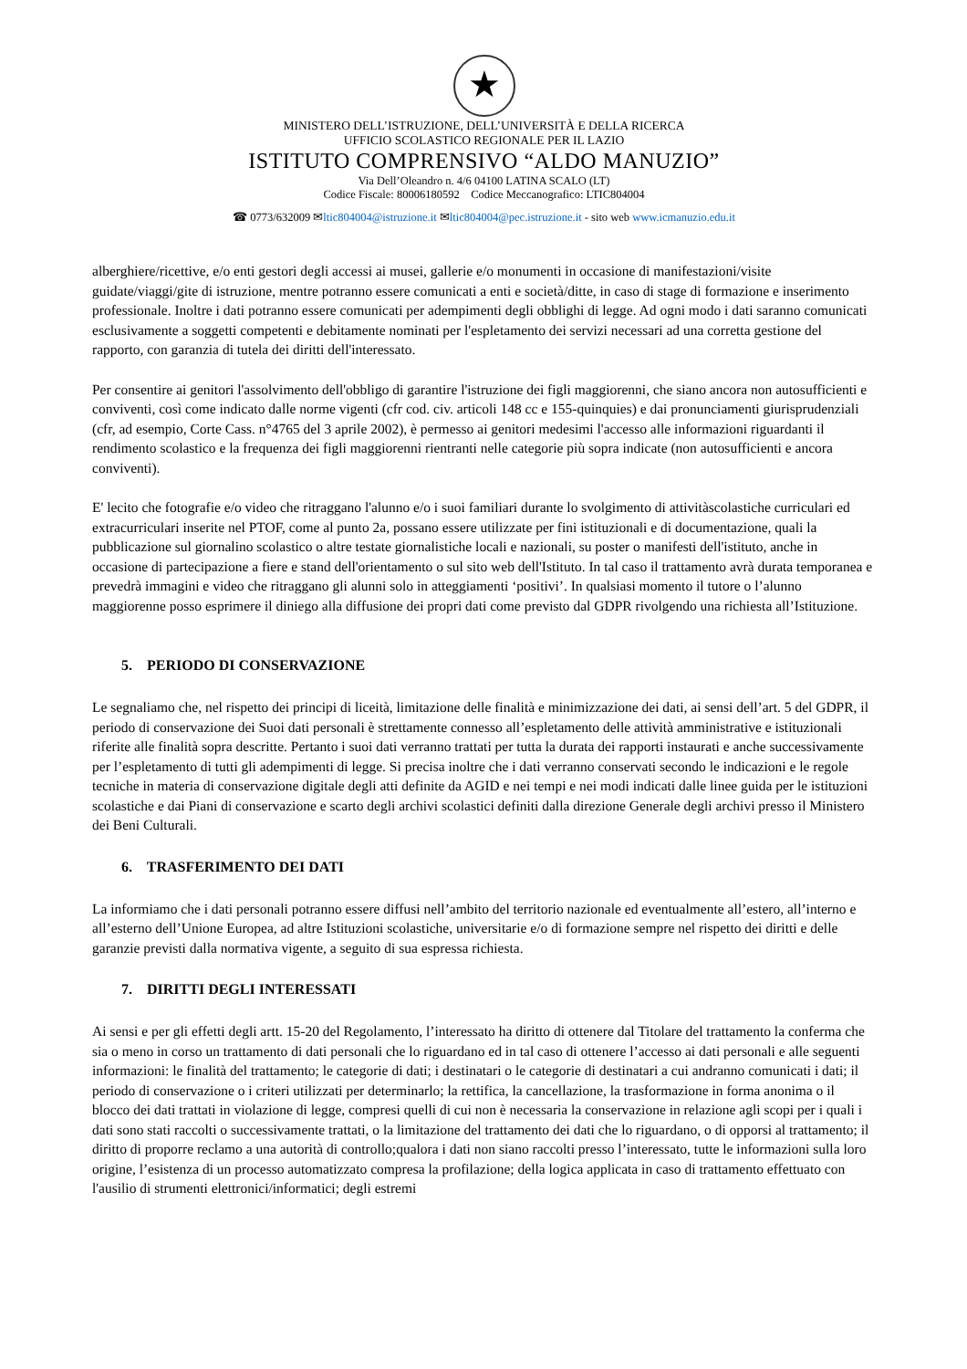★
MINISTERO DELL’ISTRUZIONE, DELL’UNIVERSITÀ E DELLA RICERCA
UFFICIO SCOLASTICO REGIONALE PER IL LAZIO
ISTITUTO COMPRENSIVO “ALDO MANUZIO”
Via Dell’Oleandro n. 4/6 04100 LATINA SCALO (LT)
Codice Fiscale: 80006180592 Codice Meccanografico: LTIC804004
☎ 0773/632009 ✉ltic804004@istruzione.it ✉ltic804004@pec.istruzione.it - sito web www.icmanuzio.edu.it
alberghiere/ricettive, e/o enti gestori degli accessi ai musei, gallerie e/o monumenti in occasione di manifestazioni/visite guidate/viaggi/gite di istruzione, mentre potranno essere comunicati a enti e società/ditte, in caso di stage di formazione e inserimento professionale. Inoltre i dati potranno essere comunicati per adempimenti degli obblighi di legge. Ad ogni modo i dati saranno comunicati esclusivamente a soggetti competenti e debitamente nominati per l'espletamento dei servizi necessari ad una corretta gestione del rapporto, con garanzia di tutela dei diritti dell'interessato.
Per consentire ai genitori l'assolvimento dell'obbligo di garantire l'istruzione dei figli maggiorenni, che siano ancora non autosufficienti e conviventi, così come indicato dalle norme vigenti (cfr cod. civ. articoli 148 cc e 155-quinquies) e dai pronunciamenti giurisprudenziali (cfr, ad esempio, Corte Cass. n°4765 del 3 aprile 2002), è permesso ai genitori medesimi l'accesso alle informazioni riguardanti il rendimento scolastico e la frequenza dei figli maggiorenni rientranti nelle categorie più sopra indicate (non autosufficienti e ancora conviventi).
E' lecito che fotografie e/o video che ritraggano l'alunno e/o i suoi familiari durante lo svolgimento di attivitàscolastiche curriculari ed extracurriculari inserite nel PTOF, come al punto 2a, possano essere utilizzate per fini istituzionali e di documentazione, quali la pubblicazione sul giornalino scolastico o altre testate giornalistiche locali e nazionali, su poster o manifesti dell'istituto, anche in occasione di partecipazione a fiere e stand dell'orientamento o sul sito web dell'Istituto. In tal caso il trattamento avrà durata temporanea e prevedrà immagini e video che ritraggano gli alunni solo in atteggiamenti ‘positivi’. In qualsiasi momento il tutore o l’alunno maggiorenne posso esprimere il diniego alla diffusione dei propri dati come previsto dal GDPR rivolgendo una richiesta all’Istituzione.
5. PERIODO DI CONSERVAZIONE
Le segnaliamo che, nel rispetto dei principi di liceità, limitazione delle finalità e minimizzazione dei dati, ai sensi dell’art. 5 del GDPR, il periodo di conservazione dei Suoi dati personali è strettamente connesso all’espletamento delle attività amministrative e istituzionali riferite alle finalità sopra descritte. Pertanto i suoi dati verranno trattati per tutta la durata dei rapporti instaurati e anche successivamente per l’espletamento di tutti gli adempimenti di legge. Si precisa inoltre che i dati verranno conservati secondo le indicazioni e le regole tecniche in materia di conservazione digitale degli atti definite da AGID e nei tempi e nei modi indicati dalle linee guida per le istituzioni scolastiche e dai Piani di conservazione e scarto degli archivi scolastici definiti dalla direzione Generale degli archivi presso il Ministero dei Beni Culturali.
6. TRASFERIMENTO DEI DATI
La informiamo che i dati personali potranno essere diffusi nell’ambito del territorio nazionale ed eventualmente all’estero, all’interno e all’esterno dell’Unione Europea, ad altre Istituzioni scolastiche, universitarie e/o di formazione sempre nel rispetto dei diritti e delle garanzie previsti dalla normativa vigente, a seguito di sua espressa richiesta.
7. DIRITTI DEGLI INTERESSATI
Ai sensi e per gli effetti degli artt. 15-20 del Regolamento, l’interessato ha diritto di ottenere dal Titolare del trattamento la conferma che sia o meno in corso un trattamento di dati personali che lo riguardano ed in tal caso di ottenere l’accesso ai dati personali e alle seguenti informazioni: le finalità del trattamento; le categorie di dati; i destinatari o le categorie di destinatari a cui andranno comunicati i dati; il periodo di conservazione o i criteri utilizzati per determinarlo; la rettifica, la cancellazione, la trasformazione in forma anonima o il blocco dei dati trattati in violazione di legge, compresi quelli di cui non è necessaria la conservazione in relazione agli scopi per i quali i dati sono stati raccolti o successivamente trattati, o la limitazione del trattamento dei dati che lo riguardano, o di opporsi al trattamento; il diritto di proporre reclamo a una autorità di controllo;qualora i dati non siano raccolti presso l’interessato, tutte le informazioni sulla loro origine, l’esistenza di un processo automatizzato compresa la profilazione; della logica applicata in caso di trattamento effettuato con l'ausilio di strumenti elettronici/informatici; degli estremi